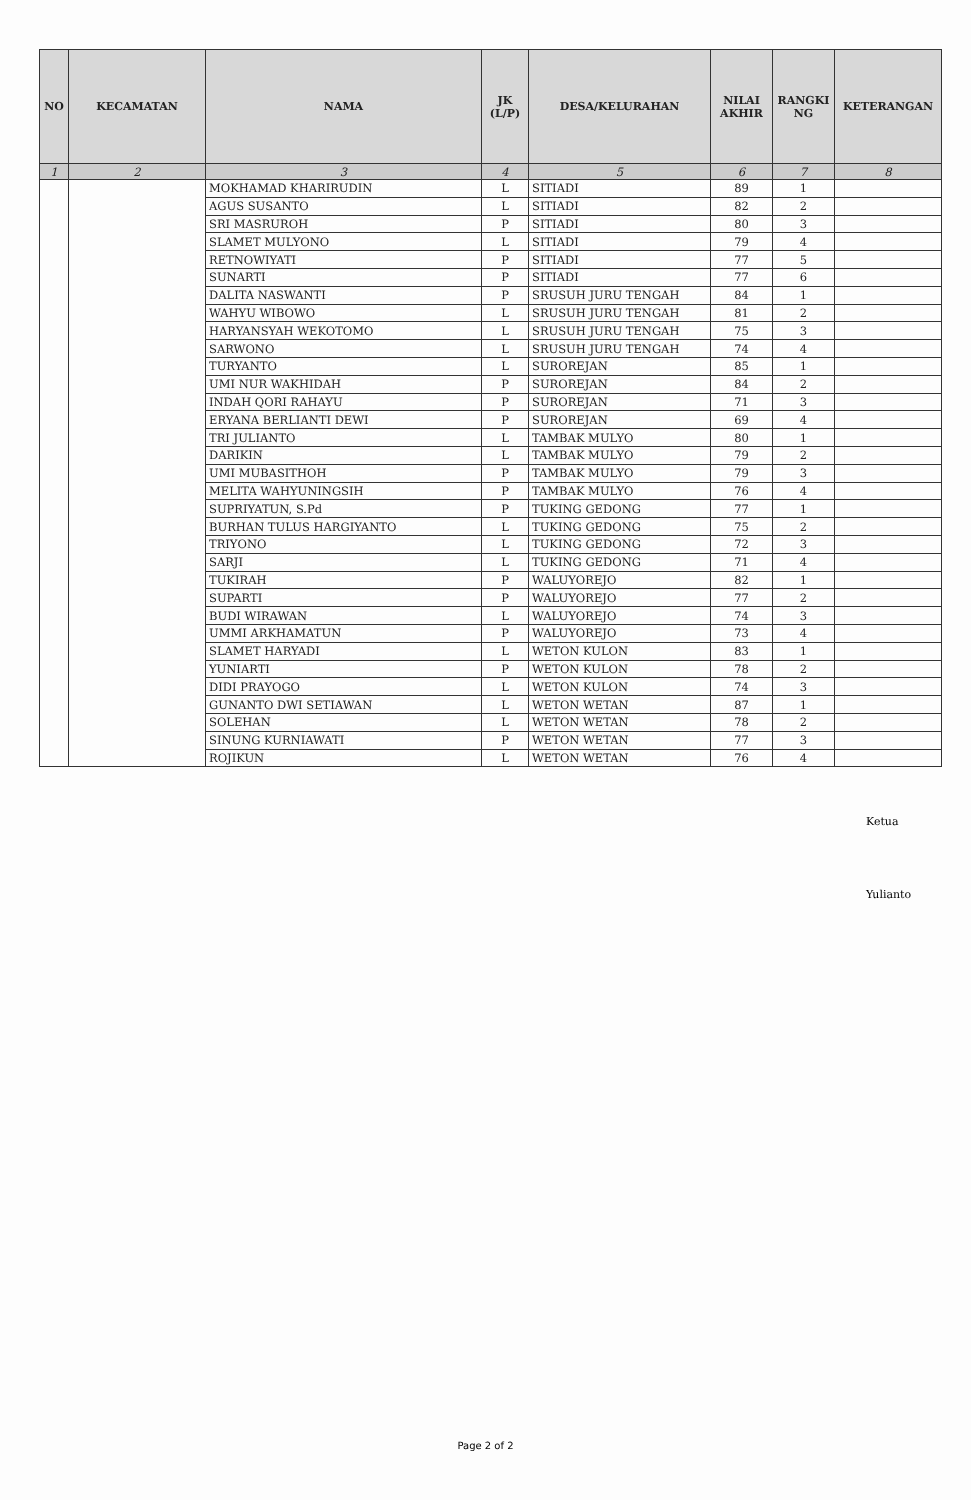| NO | KECAMATAN | NAMA | JK (L/P) | DESA/KELURAHAN | NILAI AKHIR | RANGKI NG | KETERANGAN |
| --- | --- | --- | --- | --- | --- | --- | --- |
| 1 | 2 | 3 | 4 | 5 | 6 | 7 | 8 |
| | | MOKHAMAD KHARIRUDIN | L | SITIADI | 89 | 1 | |
| | | AGUS SUSANTO | L | SITIADI | 82 | 2 | |
| | | SRI MASRUROH | P | SITIADI | 80 | 3 | |
| | | SLAMET MULYONO | L | SITIADI | 79 | 4 | |
| | | RETNOWIYATI | P | SITIADI | 77 | 5 | |
| | | SUNARTI | P | SITIADI | 77 | 6 | |
| | | DALITA NASWANTI | P | SRUSUH JURU TENGAH | 84 | 1 | |
| | | WAHYU WIBOWO | L | SRUSUH JURU TENGAH | 81 | 2 | |
| | | HARYANSYAH WEKOTOMO | L | SRUSUH JURU TENGAH | 75 | 3 | |
| | | SARWONO | L | SRUSUH JURU TENGAH | 74 | 4 | |
| | | TURYANTO | L | SUROREJAN | 85 | 1 | |
| | | UMI NUR WAKHIDAH | P | SUROREJAN | 84 | 2 | |
| | | INDAH QORI RAHAYU | P | SUROREJAN | 71 | 3 | |
| | | ERYANA BERLIANTI DEWI | P | SUROREJAN | 69 | 4 | |
| | | TRI JULIANTO | L | TAMBAK MULYO | 80 | 1 | |
| | | DARIKIN | L | TAMBAK MULYO | 79 | 2 | |
| | | UMI MUBASITHOH | P | TAMBAK MULYO | 79 | 3 | |
| | | MELITA WAHYUNINGSIH | P | TAMBAK MULYO | 76 | 4 | |
| | | SUPRIYATUN, S.Pd | P | TUKING GEDONG | 77 | 1 | |
| | | BURHAN TULUS HARGIYANTO | L | TUKING GEDONG | 75 | 2 | |
| | | TRIYONO | L | TUKING GEDONG | 72 | 3 | |
| | | SARJI | L | TUKING GEDONG | 71 | 4 | |
| | | TUKIRAH | P | WALUYOREJO | 82 | 1 | |
| | | SUPARTI | P | WALUYOREJO | 77 | 2 | |
| | | BUDI WIRAWAN | L | WALUYOREJO | 74 | 3 | |
| | | UMMI ARKHAMATUN | P | WALUYOREJO | 73 | 4 | |
| | | SLAMET HARYADI | L | WETON KULON | 83 | 1 | |
| | | YUNIARTI | P | WETON KULON | 78 | 2 | |
| | | DIDI PRAYOGO | L | WETON KULON | 74 | 3 | |
| | | GUNANTO DWI SETIAWAN | L | WETON WETAN | 87 | 1 | |
| | | SOLEHAN | L | WETON WETAN | 78 | 2 | |
| | | SINUNG KURNIAWATI | P | WETON WETAN | 77 | 3 | |
| | | ROJIKUN | L | WETON WETAN | 76 | 4 | |
Ketua
Yulianto
Page 2 of 2